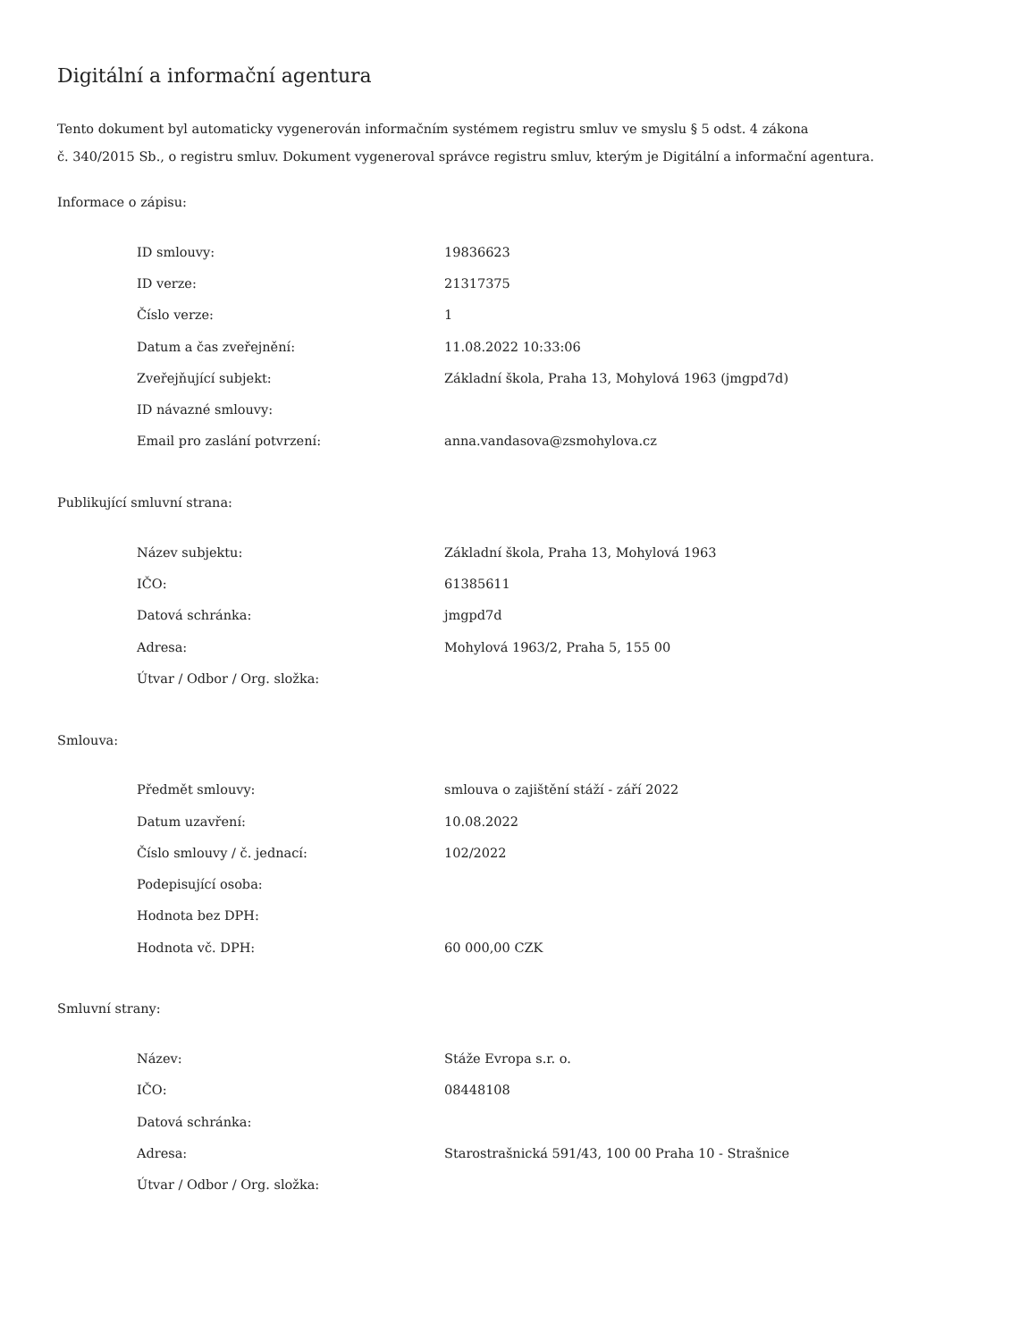Digitální a informační agentura
Tento dokument byl automaticky vygenerován informačním systémem registru smluv ve smyslu § 5 odst. 4 zákona
č. 340/2015 Sb., o registru smluv. Dokument vygeneroval správce registru smluv, kterým je Digitální a informační agentura.
Informace o zápisu:
| ID smlouvy: | 19836623 |
| ID verze: | 21317375 |
| Číslo verze: | 1 |
| Datum a čas zveřejnění: | 11.08.2022 10:33:06 |
| Zveřejňující subjekt: | Základní škola, Praha 13, Mohylová 1963 (jmgpd7d) |
| ID návazné smlouvy: | |
| Email pro zaslání potvrzení: | anna.vandasova@zsmohylova.cz |
Publikující smluvní strana:
| Název subjektu: | Základní škola, Praha 13, Mohylová 1963 |
| IČO: | 61385611 |
| Datová schránka: | jmgpd7d |
| Adresa: | Mohylová 1963/2, Praha 5, 155 00 |
| Útvar / Odbor / Org. složka: | |
Smlouva:
| Předmět smlouvy: | smlouva o zajištění stáží - září 2022 |
| Datum uzavření: | 10.08.2022 |
| Číslo smlouvy / č. jednací: | 102/2022 |
| Podepisující osoba: | |
| Hodnota bez DPH: | |
| Hodnota vč. DPH: | 60 000,00 CZK |
Smluvní strany:
| Název: | Stáže Evropa s.r. o. |
| IČO: | 08448108 |
| Datová schránka: | |
| Adresa: | Starostrašnická 591/43, 100 00 Praha 10 - Strašnice |
| Útvar / Odbor / Org. složka: | |